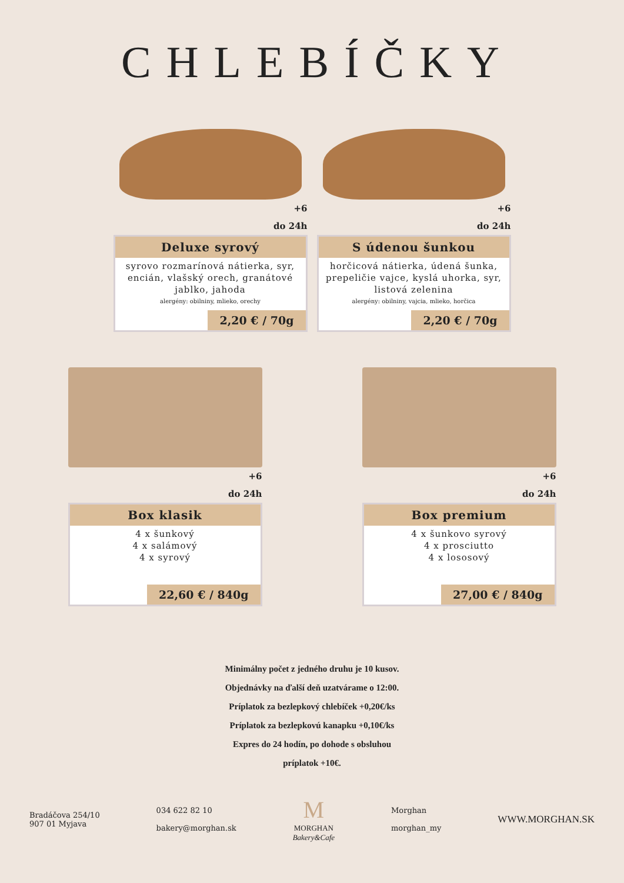CHLEBÍČKY
+6
do 24h
Deluxe syrový
syrovo rozmarínová nátierka, syr, encián, vlašský orech, granátové jablko, jahoda
alergény: obilniny, mlieko, orechy
2,20 € / 70g
+6
do 24h
S údenou šunkou
horčicová nátierka, údená šunka, prepeličie vajce, kyslá uhorka, syr, listová zelenina
alergény: obilniny, vajcia, mlieko, horčica
2,20 € / 70g
+6
do 24h
Box klasik
4 x šunkový
4 x salámový
4 x syrový
22,60 € / 840g
+6
do 24h
Box premium
4 x šunkovo syrový
4 x prosciutto
4 x lososový
27,00 € / 840g
Minimálny počet z jedného druhu je 10 kusov.
Objednávky na ďalší deň uzatvárame o 12:00.
Príplatok za bezlepkový chlebíček +0,20€/ks
Príplatok za bezlepkovú kanapku +0,10€/ks
Expres do 24 hodín, po dohode s obsluhou
príplatok +10€.
Bradáčova 254/10
907 01 Myjava
034 622 82 10
bakery@morghan.sk
M
MORGHAN
Bakery&Cafe
Morghan
morghan_my
WWW.MORGHAN.SK